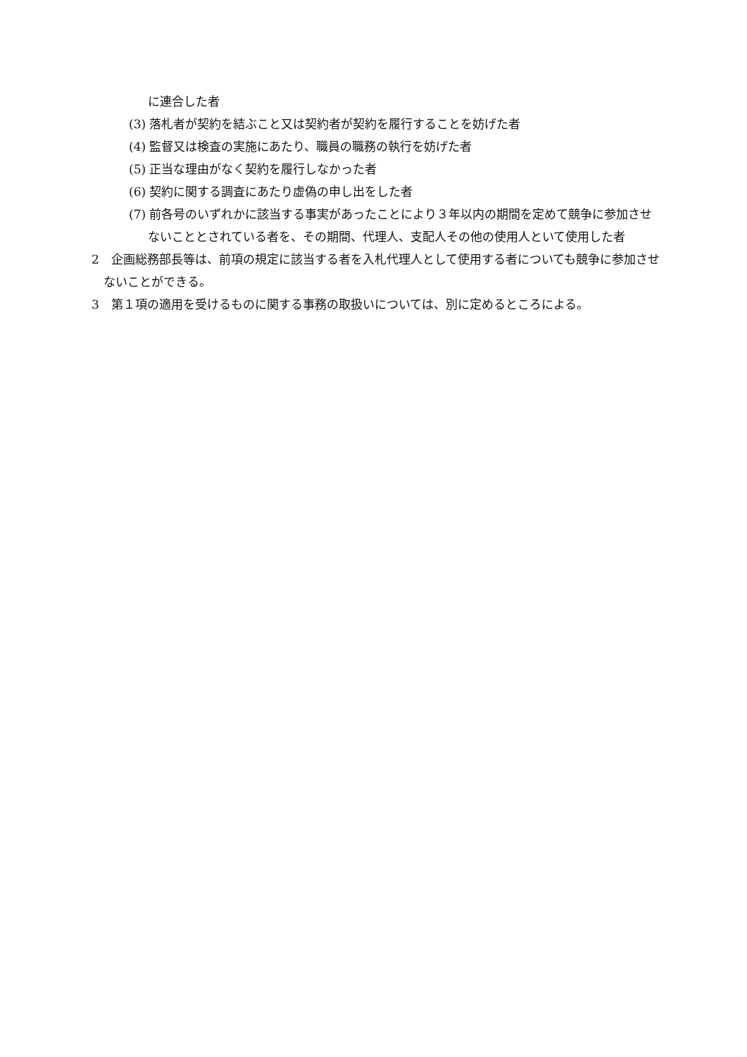に連合した者
(3) 落札者が契約を結ぶこと又は契約者が契約を履行することを妨げた者
(4) 監督又は検査の実施にあたり、職員の職務の執行を妨げた者
(5) 正当な理由がなく契約を履行しなかった者
(6) 契約に関する調査にあたり虚偽の申し出をした者
(7) 前各号のいずれかに該当する事実があったことにより３年以内の期間を定めて競争に参加させないこととされている者を、その期間、代理人、支配人その他の使用人といて使用した者
2　企画総務部長等は、前項の規定に該当する者を入札代理人として使用する者についても競争に参加させないことができる。
3　第１項の適用を受けるものに関する事務の取扱いについては、別に定めるところによる。